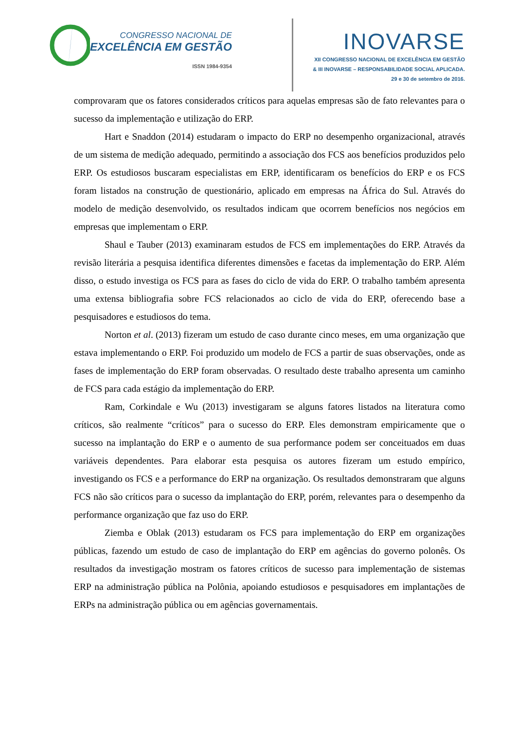CONGRESSO NACIONAL DE
EXCELÊNCIA EM GESTÃO
ISSN 1984-9354
INOVARSE
XII CONGRESSO NACIONAL DE EXCELÊNCIA EM GESTÃO
& III INOVARSE – RESPONSABILIDADE SOCIAL APLICADA.
29 e 30 de setembro de 2016.
comprovaram que os fatores considerados críticos para aquelas empresas são de fato relevantes para o sucesso da implementação e utilização do ERP.
Hart e Snaddon (2014) estudaram o impacto do ERP no desempenho organizacional, através de um sistema de medição adequado, permitindo a associação dos FCS aos benefícios produzidos pelo ERP. Os estudiosos buscaram especialistas em ERP, identificaram os benefícios do ERP e os FCS foram listados na construção de questionário, aplicado em empresas na África do Sul. Através do modelo de medição desenvolvido, os resultados indicam que ocorrem benefícios nos negócios em empresas que implementam o ERP.
Shaul e Tauber (2013) examinaram estudos de FCS em implementações do ERP. Através da revisão literária a pesquisa identifica diferentes dimensões e facetas da implementação do ERP. Além disso, o estudo investiga os FCS para as fases do ciclo de vida do ERP. O trabalho também apresenta uma extensa bibliografia sobre FCS relacionados ao ciclo de vida do ERP, oferecendo base a pesquisadores e estudiosos do tema.
Norton et al. (2013) fizeram um estudo de caso durante cinco meses, em uma organização que estava implementando o ERP. Foi produzido um modelo de FCS a partir de suas observações, onde as fases de implementação do ERP foram observadas. O resultado deste trabalho apresenta um caminho de FCS para cada estágio da implementação do ERP.
Ram, Corkindale e Wu (2013) investigaram se alguns fatores listados na literatura como críticos, são realmente “críticos” para o sucesso do ERP. Eles demonstram empiricamente que o sucesso na implantação do ERP e o aumento de sua performance podem ser conceituados em duas variáveis dependentes. Para elaborar esta pesquisa os autores fizeram um estudo empírico, investigando os FCS e a performance do ERP na organização. Os resultados demonstraram que alguns FCS não são críticos para o sucesso da implantação do ERP, porém, relevantes para o desempenho da performance organização que faz uso do ERP.
Ziemba e Oblak (2013) estudaram os FCS para implementação do ERP em organizações públicas, fazendo um estudo de caso de implantação do ERP em agências do governo polonês. Os resultados da investigação mostram os fatores críticos de sucesso para implementação de sistemas ERP na administração pública na Polônia, apoiando estudiosos e pesquisadores em implantações de ERPs na administração pública ou em agências governamentais.